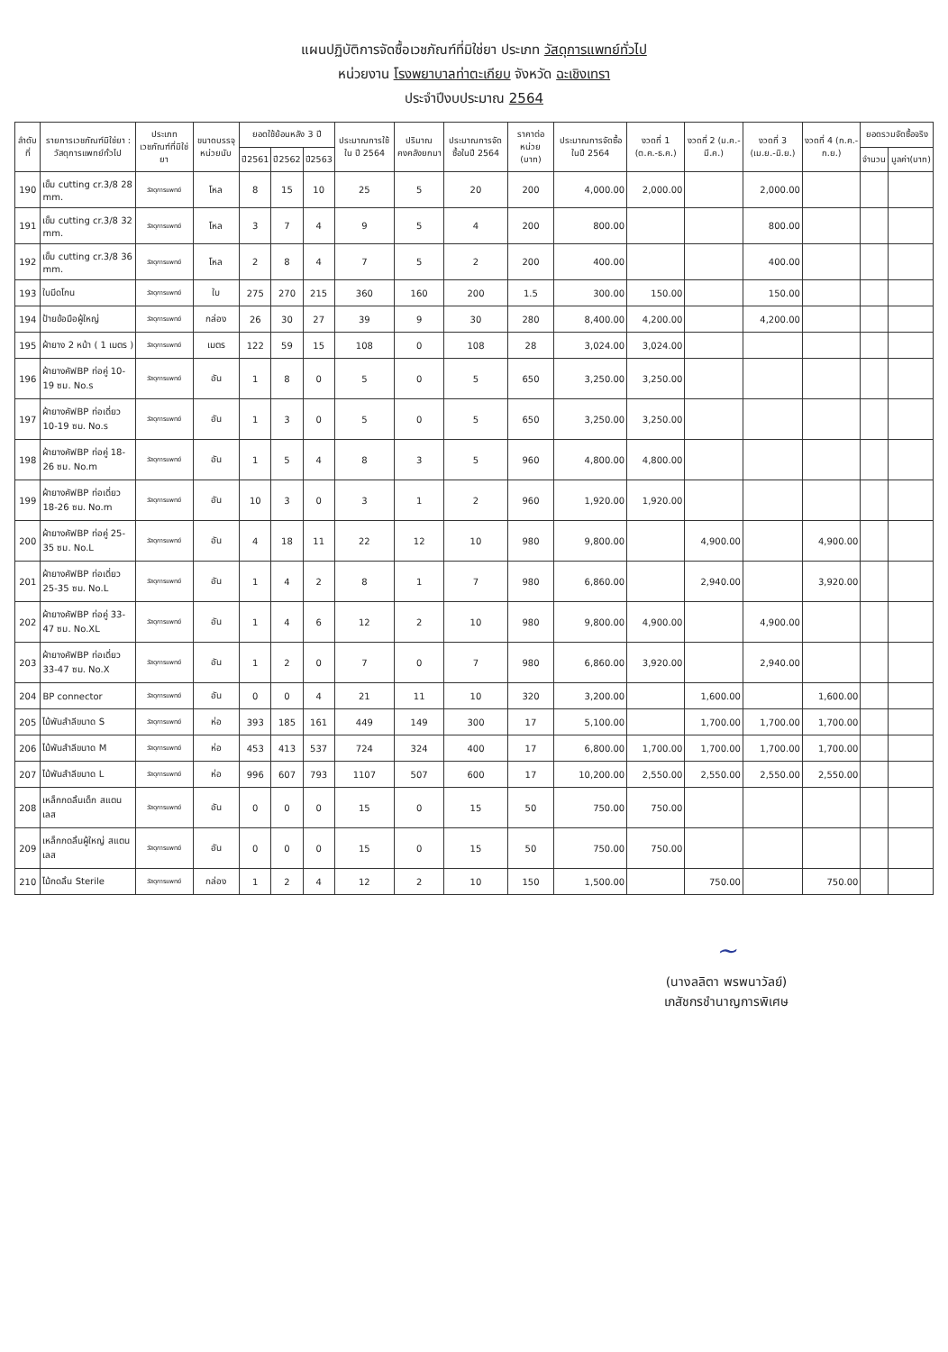แผนปฏิบัติการจัดซื้อเวชภัณฑ์ที่มิใช่ยา ประเภท วัสดุการแพทย์ทั่วไป
หน่วยงาน โรงพยาบาลท่าตะเกียบ จังหวัด ฉะเชิงเทรา
ประจำปีงบประมาณ 2564
| ลำดับที่ | รายการเวชภัณฑ์มิใช่ยา : วัสดุการแพทย์ทั่วไป | ประเภทเวชภัณฑ์ที่มิใช่ยา | ขนาดบรรจุ หน่วยนับ | ยอดใช้ย้อนหลัง 3 ปี | | | ประมาณการใช้ใน ปี 2564 | ปริมาณคงคลังยกมา | ประมาณการจัดซื้อในปี 2564 | ราคาต่อหน่วย (บาท) | ประมาณการจัดซื้อในปี 2564 | งวดที่ 1 (ต.ค.-ธ.ค.) | งวดที่ 2 (ม.ค.-มี.ค.) | งวดที่ 3 (เม.ย.-มิ.ย.) | งวดที่ 4 (ก.ค.-ก.ย.) | ยอดรวมจัดซื้อจริง | |
| --- | --- | --- | --- | --- | --- | --- | --- | --- | --- | --- | --- | --- | --- | --- | --- | --- | --- |
| | | | | ปี2561 | ปี2562 | ปี2563 | | | | | | | | | | จำนวน | มูลค่า(บาท) |
| 190 | เข็ม cutting cr.3/8 28 mm. | วัสดุการแพทย์ | โหล | 8 | 15 | 10 | 25 | 5 | 20 | 200 | 4,000.00 | 2,000.00 | | 2,000.00 | | | |
| 191 | เข็ม cutting cr.3/8 32 mm. | วัสดุการแพทย์ | โหล | 3 | 7 | 4 | 9 | 5 | 4 | 200 | 800.00 | | | 800.00 | | | |
| 192 | เข็ม cutting cr.3/8 36 mm. | วัสดุการแพทย์ | โหล | 2 | 8 | 4 | 7 | 5 | 2 | 200 | 400.00 | | | 400.00 | | | |
| 193 | ใบมีดโกน | วัสดุการแพทย์ | ใบ | 275 | 270 | 215 | 360 | 160 | 200 | 1.5 | 300.00 | 150.00 | | 150.00 | | | |
| 194 | ป้ายข้อมือผู้ใหญ่ | วัสดุการแพทย์ | กล่อง | 26 | 30 | 27 | 39 | 9 | 30 | 280 | 8,400.00 | 4,200.00 | | 4,200.00 | | | |
| 195 | ผ้ายาง 2 หน้า ( 1 เมตร ) | วัสดุการแพทย์ | เมตร | 122 | 59 | 15 | 108 | 0 | 108 | 28 | 3,024.00 | 3,024.00 | | | | | |
| 196 | ผ้ายางคัฟBP ท่อคู่ 10-19 ซม. No.s | วัสดุการแพทย์ | อัน | 1 | 8 | 0 | 5 | 0 | 5 | 650 | 3,250.00 | 3,250.00 | | | | | |
| 197 | ผ้ายางคัฟBP ท่อเดี่ยว 10-19 ซม. No.s | วัสดุการแพทย์ | อัน | 1 | 3 | 0 | 5 | 0 | 5 | 650 | 3,250.00 | 3,250.00 | | | | | |
| 198 | ผ้ายางคัฟBP ท่อคู่ 18-26 ซม. No.m | วัสดุการแพทย์ | อัน | 1 | 5 | 4 | 8 | 3 | 5 | 960 | 4,800.00 | 4,800.00 | | | | | |
| 199 | ผ้ายางคัฟBP ท่อเดี่ยว 18-26 ซม. No.m | วัสดุการแพทย์ | อัน | 10 | 3 | 0 | 3 | 1 | 2 | 960 | 1,920.00 | 1,920.00 | | | | | |
| 200 | ผ้ายางคัฟBP ท่อคู่ 25-35 ซม. No.L | วัสดุการแพทย์ | อัน | 4 | 18 | 11 | 22 | 12 | 10 | 980 | 9,800.00 | | 4,900.00 | | 4,900.00 | | |
| 201 | ผ้ายางคัฟBP ท่อเดี่ยว 25-35 ซม. No.L | วัสดุการแพทย์ | อัน | 1 | 4 | 2 | 8 | 1 | 7 | 980 | 6,860.00 | | 2,940.00 | | 3,920.00 | | |
| 202 | ผ้ายางคัฟBP ท่อคู่ 33-47 ซม. No.XL | วัสดุการแพทย์ | อัน | 1 | 4 | 6 | 12 | 2 | 10 | 980 | 9,800.00 | 4,900.00 | | 4,900.00 | | | |
| 203 | ผ้ายางคัฟBP ท่อเดี่ยว 33-47 ซม. No.X | วัสดุการแพทย์ | อัน | 1 | 2 | 0 | 7 | 0 | 7 | 980 | 6,860.00 | 3,920.00 | | 2,940.00 | | | |
| 204 | BP connector | วัสดุการแพทย์ | อัน | 0 | 0 | 4 | 21 | 11 | 10 | 320 | 3,200.00 | | 1,600.00 | | 1,600.00 | | |
| 205 | ไม้พันสำลีขนาด S | วัสดุการแพทย์ | ห่อ | 393 | 185 | 161 | 449 | 149 | 300 | 17 | 5,100.00 | | 1,700.00 | 1,700.00 | 1,700.00 | | |
| 206 | ไม้พันสำลีขนาด M | วัสดุการแพทย์ | ห่อ | 453 | 413 | 537 | 724 | 324 | 400 | 17 | 6,800.00 | 1,700.00 | 1,700.00 | 1,700.00 | 1,700.00 | | |
| 207 | ไม้พันสำลีขนาด L | วัสดุการแพทย์ | ห่อ | 996 | 607 | 793 | 1107 | 507 | 600 | 17 | 10,200.00 | 2,550.00 | 2,550.00 | 2,550.00 | 2,550.00 | | |
| 208 | เหล็กกดลิ้นเด็ก สแตนเลส | วัสดุการแพทย์ | อัน | 0 | 0 | 0 | 15 | 0 | 15 | 50 | 750.00 | 750.00 | | | | | |
| 209 | เหล็กกดลิ้นผู้ใหญ่ สแตนเลส | วัสดุการแพทย์ | อัน | 0 | 0 | 0 | 15 | 0 | 15 | 50 | 750.00 | 750.00 | | | | | |
| 210 | ไม้กดลิ้น Sterile | วัสดุการแพทย์ | กล่อง | 1 | 2 | 4 | 12 | 2 | 10 | 150 | 1,500.00 | | 750.00 | | 750.00 | | |
~
(นางลลิตา พรพนาวัลย์)
เภสัชกรชำนาญการพิเศษ